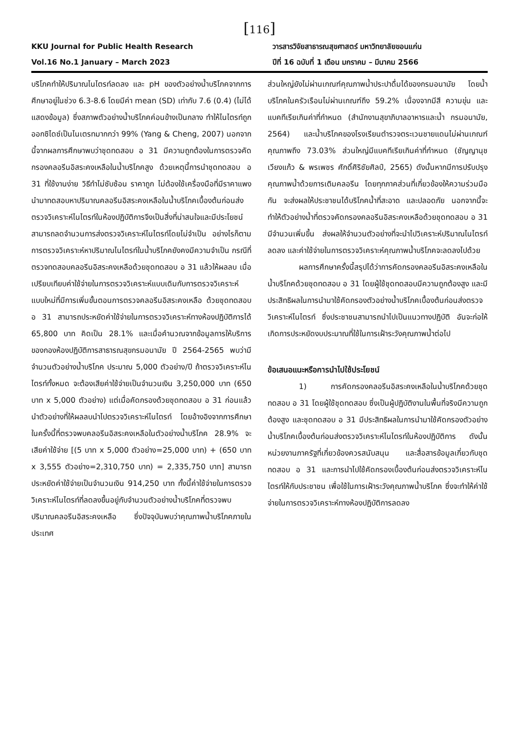[116]
KKU Journal for Public Health Research
Vol.16 No.1 January – March 2023
วารสารวิจัยสาธารณสุขศาสตร์ มหาวิทยาลัยขอนแก่น
ปีที่ 16 ฉบับที่ 1 เดือน มกราคม – มีนาคม 2566
บริโภคทำให้ปริมาณไนไตรท์ลดลง และ pH ของตัวอย่างน้ำบริโภคจากการศึกษาอยู่ในช่วง 6.3-8.6 โดยมีค่า mean (SD) เท่ากับ 7.6 (0.4) (ไม่ได้แสดงข้อมูล) ซึ่งสภาพตัวอย่างน้ำบริโภคค่อนข้างเป็นกลาง ทำให้ไนไตรท์ถูกออกซิไดซ์เป็นไนเตรทมากกว่า 99% (Yang & Cheng, 2007) นอกจากนี้จากผลการศึกษาพบว่าชุดทดสอบ อ 31 มีความถูกต้องในการตรวจคัดกรองคลอรีนอิสระคงเหลือในน้ำบริโภคสูง ด้วยเหตุนี้การนำชุดทดสอบ อ 31 ที่ใช้งานง่าย วิธีทำไม่ซับซ้อน ราคาถูก ไม่ต้องใช้เครื่องมือที่มีราคาแพงนำมาทดสอบหาปริมาณคลอรีนอิสระคงเหลือในน้ำบริโภคเบื้องต้นก่อนส่งตรวจวิเคราะห์ไนไตรท์ในห้องปฏิบัติการจึงเป็นสิ่งที่น่าสนใจและมีประโยชน์ สามารถลดจำนวนการส่งตรวจวิเคราะห์ไนไตรท์โดยไม่จำเป็น อย่างไรก็ตามการตรวจวิเคราะห์หาปริมาณไนไตรท์ในน้ำบริโภคยังคงมีความจำเป็น กรณีที่ตรวจทดสอบคลอรีนอิสระคงเหลือด้วยชุดทดสอบ อ 31 แล้วให้ผลลบ เมื่อเปรียบเทียบค่าใช้จ่ายในการตรวจวิเคราะห์แบบเดิมกับการตรวจวิเคราะห์แบบใหม่ที่มีการเพิ่มขั้นตอนการตรวจคลอรีนอิสระคงเหลือ ด้วยชุดทดสอบ อ 31 สามารถประหยัดค่าใช้จ่ายในการตรวจวิเคราะห์ทางห้องปฏิบัติการได้ 65,800 บาท คิดเป็น 28.1% และเมื่อคำนวณจากข้อมูลการให้บริการของกองห้องปฏิบัติการสาธารณสุขกรมอนามัย ปี 2564-2565 พบว่ามีจำนวนตัวอย่างน้ำบริโภค ประมาณ 5,000 ตัวอย่าง/ปี ถ้าตรวจวิเคราะห์ไนไตรท์ทั้งหมด จะต้องเสียค่าใช้จ่ายเป็นจำนวนเงิน 3,250,000 บาท (650 บาท x 5,000 ตัวอย่าง) แต่เมื่อคัดกรองด้วยชุดทดสอบ อ 31 ก่อนแล้วนำตัวอย่างที่ให้ผลลบนำไปตรวจวิเคราะห์ไนไตรท์ โดยอ้างอิงจากการศึกษาในครั้งนี้ที่ตรวจพบคลอรีนอิสระคงเหลือในตัวอย่างน้ำบริโภค 28.9% จะเสียค่าใช้จ่าย [(5 บาท x 5,000 ตัวอย่าง=25,000 บาท) + (650 บาท x 3,555 ตัวอย่าง=2,310,750 บาท) = 2,335,750 บาท] สามารถประหยัดค่าใช้จ่ายเป็นจำนวนเงิน 914,250 บาท ทั้งนี้ค่าใช้จ่ายในการตรวจวิเคราะห์ไนไตรท์ที่ลดลงขึ้นอยู่กับจำนวนตัวอย่างน้ำบริโภคที่ตรวจพบปริมาณคลอรีนอิสระคงเหลือ ซึ่งปัจจุบันพบว่าคุณภาพน้ำบริโภคภายในประเทศ
ส่วนใหญ่ยังไม่ผ่านเกณฑ์คุณภาพน้ำประปาดื่มได้ของกรมอนามัย โดยน้ำบริโภคในครัวเรือนไม่ผ่านเกณฑ์ถึง 59.2% เนื่องจากมีสี ความขุ่น และแบคทีเรียเกินค่าที่กำหนด (สำนักงานสุขาภิบาลอาหารและน้ำ กรมอนามัย, 2564) และน้ำบริโภคของโรงเรียนตำรวจตระเวนชายแดนไม่ผ่านเกณฑ์คุณภาพถึง 73.03% ส่วนใหญ่มีแบคทีเรียเกินค่าที่กำหนด (ชัญญานุช เวียงแก้ว & พรเพชร ศักดิ์ศิริชัยศิลป์, 2565) ดังนั้นหากมีการปรับปรุงคุณภาพน้ำด้วยการเติมคลอรีน โดยทุกภาคส่วนที่เกี่ยวข้องให้ความร่วมมือกัน จะส่งผลให้ประชาชนได้บริโภคน้ำที่สะอาด และปลอดภัย นอกจากนี้จะทำให้ตัวอย่างน้ำที่ตรวจคัดกรองคลอรีนอิสระคงเหลือด้วยชุดทดสอบ อ 31 มีจำนวนเพิ่มขึ้น ส่งผลให้จำนวนตัวอย่างที่จะนำไปวิเคราะห์ปริมาณไนไตรท์ลดลง และค่าใช้จ่ายในการตรวจวิเคราะห์คุณภาพน้ำบริโภคจะลดลงไปด้วย
ผลการศึกษาครั้งนี้สรุปได้ว่าการคัดกรองคลอรีนอิสระคงเหลือในน้ำบริโภคด้วยชุดทดสอบ อ 31 โดยผู้ใช้ชุดทดสอบมีความถูกต้องสูง และมีประสิทธิผลในการนำมาใช้คัดกรองตัวอย่างน้ำบริโภคเบื้องต้นก่อนส่งตรวจวิเคราะห์ไนไตรท์ ซึ่งประชาชนสามารถนำไปเป็นแนวทางปฏิบัติ อันจะก่อให้เกิดการประหยัดงบประมาณที่ใช้ในการเฝ้าระวังคุณภาพน้ำต่อไป
ข้อเสนอแนะหรือการนำไปใช้ประโยชน์
1) การคัดกรองคลอรีนอิสระคงเหลือในน้ำบริโภคด้วยชุดทดสอบ อ 31 โดยผู้ใช้ชุดทดสอบ ซึ่งเป็นผู้ปฏิบัติงานในพื้นที่จริงมีความถูกต้องสูง และชุดทดสอบ อ 31 มีประสิทธิผลในการนำมาใช้คัดกรองตัวอย่างน้ำบริโภคเบื้องต้นก่อนส่งตรวจวิเคราะห์ไนไตรท์ในห้องปฏิบัติการ ดังนั้นหน่วยงานภาครัฐที่เกี่ยวข้องควรสนับสนุน และสื่อสารข้อมูลเกี่ยวกับชุดทดสอบ อ 31 และการนำไปใช้คัดกรองเบื้องต้นก่อนส่งตรวจวิเคราะห์ไนไตรท์ให้กับประชาชน เพื่อใช้ในการเฝ้าระวังคุณภาพน้ำบริโภค ซึ่งจะทำให้ค่าใช้จ่ายในการตรวจวิเคราะห์ทางห้องปฏิบัติการลดลง